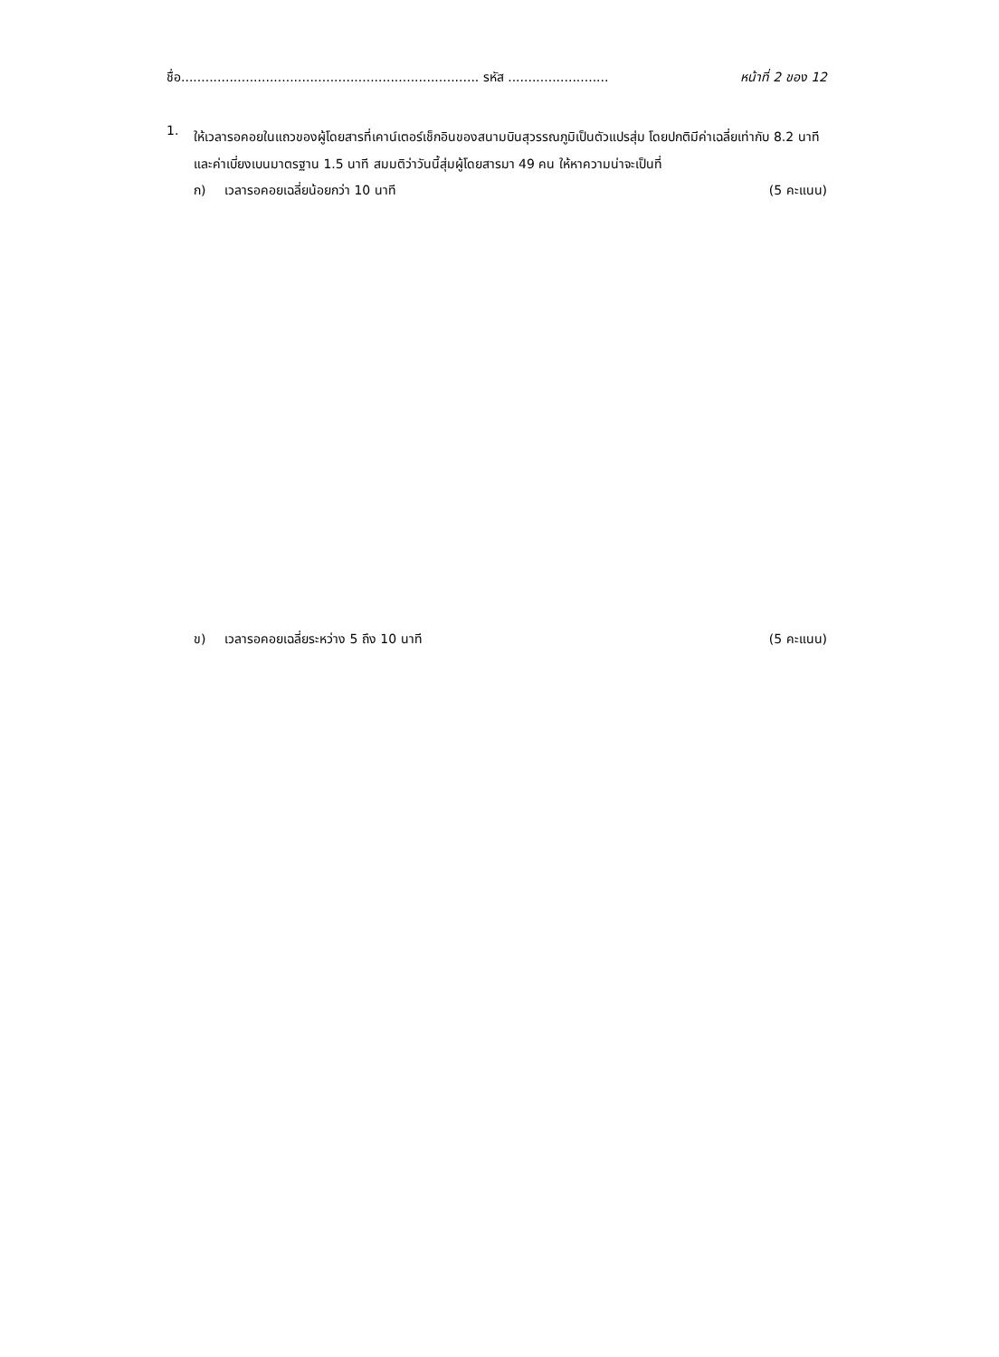ชื่อ.......................................................................... รหัส ......................... หน้าที่ 2 ของ 12
1.
ให้เวลารอคอยในแถวของผู้โดยสารที่เคาน์เตอร์เช็กอินของสนามบินสุวรรณภูมิเป็นตัวแปรสุ่ม โดยปกติมีค่าเฉลี่ยเท่ากับ 8.2 นาที และค่าเบี่ยงเบนมาตรฐาน 1.5 นาที สมมติว่าวันนี้สุ่มผู้โดยสารมา 49 คน ให้หาความน่าจะเป็นที่
ก) เวลารอคอยเฉลี่ยน้อยกว่า 10 นาที (5 คะแนน)
ข) เวลารอคอยเฉลี่ยระหว่าง 5 ถึง 10 นาที (5 คะแนน)